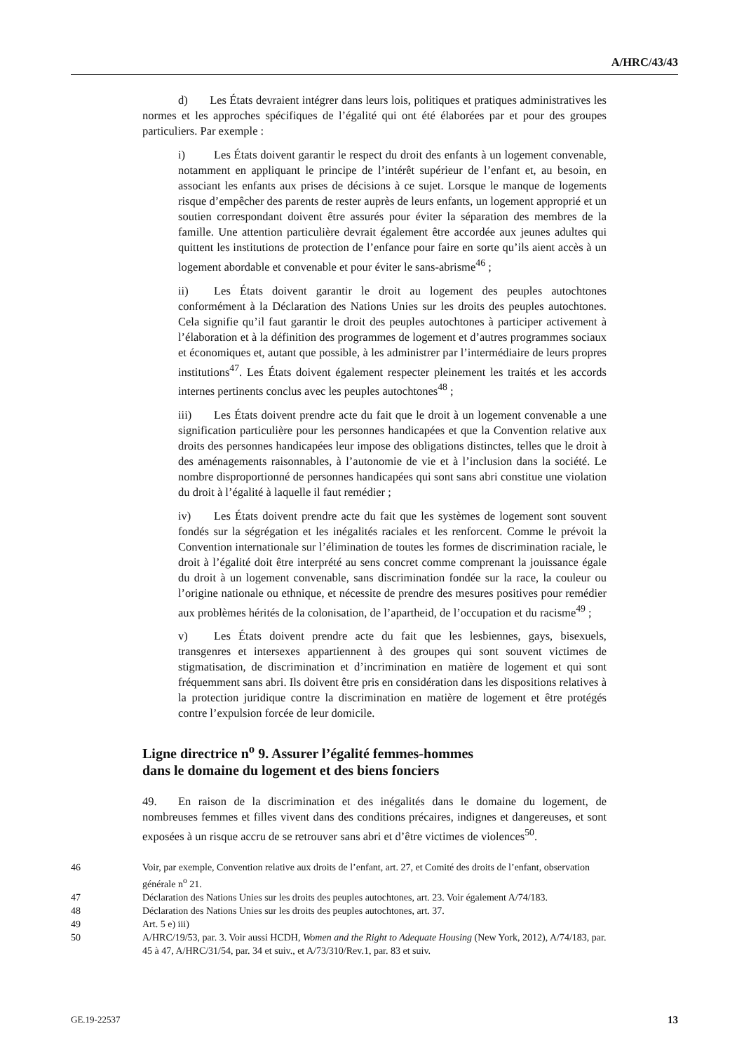A/HRC/43/43
d) Les États devraient intégrer dans leurs lois, politiques et pratiques administratives les normes et les approches spécifiques de l’égalité qui ont été élaborées par et pour des groupes particuliers. Par exemple :
i) Les États doivent garantir le respect du droit des enfants à un logement convenable, notamment en appliquant le principe de l’intérêt supérieur de l’enfant et, au besoin, en associant les enfants aux prises de décisions à ce sujet. Lorsque le manque de logements risque d’empêcher des parents de rester auprès de leurs enfants, un logement approprié et un soutien correspondant doivent être assurés pour éviter la séparation des membres de la famille. Une attention particulière devrait également être accordée aux jeunes adultes qui quittent les institutions de protection de l’enfance pour faire en sorte qu’ils aient accès à un logement abordable et convenable et pour éviter le sans-abrisme<sup>46</sup> ;
ii) Les États doivent garantir le droit au logement des peuples autochtones conformément à la Déclaration des Nations Unies sur les droits des peuples autochtones. Cela signifie qu’il faut garantir le droit des peuples autochtones à participer activement à l’élaboration et à la définition des programmes de logement et d’autres programmes sociaux et économiques et, autant que possible, à les administrer par l’intermédiaire de leurs propres institutions<sup>47</sup>. Les États doivent également respecter pleinement les traités et les accords internes pertinents conclus avec les peuples autochtones<sup>48</sup> ;
iii) Les États doivent prendre acte du fait que le droit à un logement convenable a une signification particulière pour les personnes handicapées et que la Convention relative aux droits des personnes handicapées leur impose des obligations distinctes, telles que le droit à des aménagements raisonnables, à l’autonomie de vie et à l’inclusion dans la société. Le nombre disproportionné de personnes handicapées qui sont sans abri constitue une violation du droit à l’égalité à laquelle il faut remédier ;
iv) Les États doivent prendre acte du fait que les systèmes de logement sont souvent fondés sur la ségrégation et les inégalités raciales et les renforcent. Comme le prévoit la Convention internationale sur l’élimination de toutes les formes de discrimination raciale, le droit à l’égalité doit être interprété au sens concret comme comprenant la jouissance égale du droit à un logement convenable, sans discrimination fondée sur la race, la couleur ou l’origine nationale ou ethnique, et nécessite de prendre des mesures positives pour remédier aux problèmes hérités de la colonisation, de l’apartheid, de l’occupation et du racisme<sup>49</sup> ;
v) Les États doivent prendre acte du fait que les lesbiennes, gays, bisexuels, transgenres et intersexes appartiennent à des groupes qui sont souvent victimes de stigmatisation, de discrimination et d’incrimination en matière de logement et qui sont fréquemment sans abri. Ils doivent être pris en considération dans les dispositions relatives à la protection juridique contre la discrimination en matière de logement et être protégés contre l’expulsion forcée de leur domicile.
Ligne directrice n<sup>o</sup> 9. Assurer l’égalité femmes-hommes
dans le domaine du logement et des biens fonciers
49. En raison de la discrimination et des inégalités dans le domaine du logement, de nombreuses femmes et filles vivent dans des conditions précaires, indignes et dangereuses, et sont exposées à un risque accru de se retrouver sans abri et d’être victimes de violences<sup>50</sup>.
46 Voir, par exemple, Convention relative aux droits de l’enfant, art. 27, et Comité des droits de l’enfant, observation générale n<sup>o</sup> 21.
47 Déclaration des Nations Unies sur les droits des peuples autochtones, art. 23. Voir également A/74/183.
48 Déclaration des Nations Unies sur les droits des peuples autochtones, art. 37.
49 Art. 5 e) iii)
50 A/HRC/19/53, par. 3. Voir aussi HCDH, Women and the Right to Adequate Housing (New York, 2012), A/74/183, par. 45 à 47, A/HRC/31/54, par. 34 et suiv., et A/73/310/Rev.1, par. 83 et suiv.
GE.19-22537 13